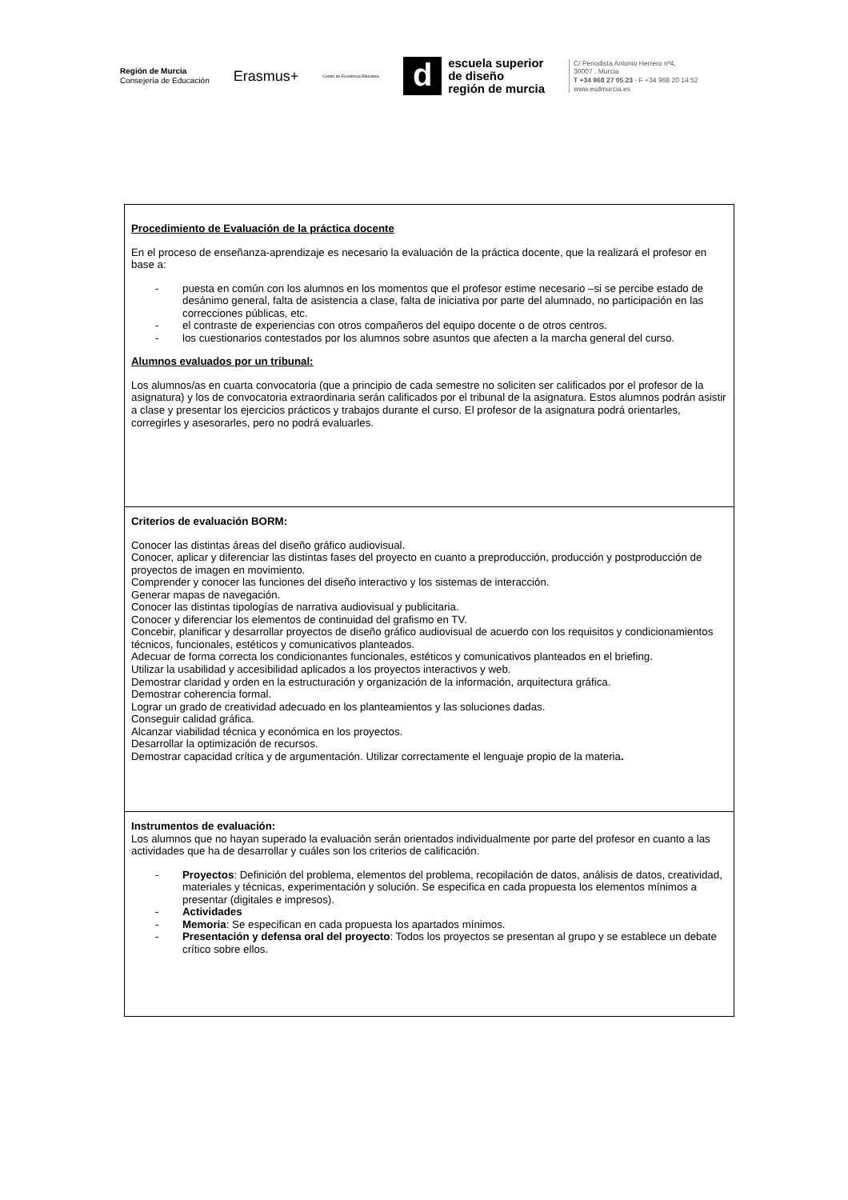Región de Murcia
Consejería de Educación
Erasmus+
Centro de Excelencia Educativa
d
escuela superior
de diseño
región de murcia
C/ Periodista Antonio Herrero nº4,
30007 . Murcia
T +34 968 27 05 23 - F +34 968 20 14 52
www.esdmurcia.es
| Procedimiento de Evaluación de la práctica docente En el proceso de enseñanza-aprendizaje es necesario la evaluación de la práctica docente, que la realizará el profesor en base a: - puesta en común con los alumnos en los momentos que el profesor estime necesario –si se percibe estado de desánimo general, falta de asistencia a clase, falta de iniciativa por parte del alumnado, no participación en las correcciones públicas, etc. - el contraste de experiencias con otros compañeros del equipo docente o de otros centros. - los cuestionarios contestados por los alumnos sobre asuntos que afecten a la marcha general del curso. Alumnos evaluados por un tribunal: Los alumnos/as en cuarta convocatoria (que a principio de cada semestre no soliciten ser calificados por el profesor de la asignatura) y los de convocatoria extraordinaria serán calificados por el tribunal de la asignatura. Estos alumnos podrán asistir a clase y presentar los ejercicios prácticos y trabajos durante el curso. El profesor de la asignatura podrá orientarles, corregirles y asesorarles, pero no podrá evaluarles. |
| Criterios de evaluación BORM: Conocer las distintas áreas del diseño gráfico audiovisual. Conocer, aplicar y diferenciar las distintas fases del proyecto en cuanto a preproducción, producción y postproducción de proyectos de imagen en movimiento. Comprender y conocer las funciones del diseño interactivo y los sistemas de interacción. Generar mapas de navegación. Conocer las distintas tipologías de narrativa audiovisual y publicitaria. Conocer y diferenciar los elementos de continuidad del grafismo en TV. Concebir, planificar y desarrollar proyectos de diseño gráfico audiovisual de acuerdo con los requisitos y condicionamientos técnicos, funcionales, estéticos y comunicativos planteados. Adecuar de forma correcta los condicionantes funcionales, estéticos y comunicativos planteados en el briefing. Utilizar la usabilidad y accesibilidad aplicados a los proyectos interactivos y web. Demostrar claridad y orden en la estructuración y organización de la información, arquitectura gráfica. Demostrar coherencia formal. Lograr un grado de creatividad adecuado en los planteamientos y las soluciones dadas. Conseguir calidad gráfica. Alcanzar viabilidad técnica y económica en los proyectos. Desarrollar la optimización de recursos. Demostrar capacidad crítica y de argumentación. Utilizar correctamente el lenguaje propio de la materia . |
| Instrumentos de evaluación: Los alumnos que no hayan superado la evaluación serán orientados individualmente por parte del profesor en cuanto a las actividades que ha de desarrollar y cuáles son los criterios de calificación. - Proyectos : Definición del problema, elementos del problema, recopilación de datos, análisis de datos, creatividad, materiales y técnicas, experimentación y solución. Se especifica en cada propuesta los elementos mínimos a presentar (digitales e impresos). - Actividades - Memoria : Se especifican en cada propuesta los apartados mínimos. - Presentación y defensa oral del proyecto : Todos los proyectos se presentan al grupo y se establece un debate crítico sobre ellos. |